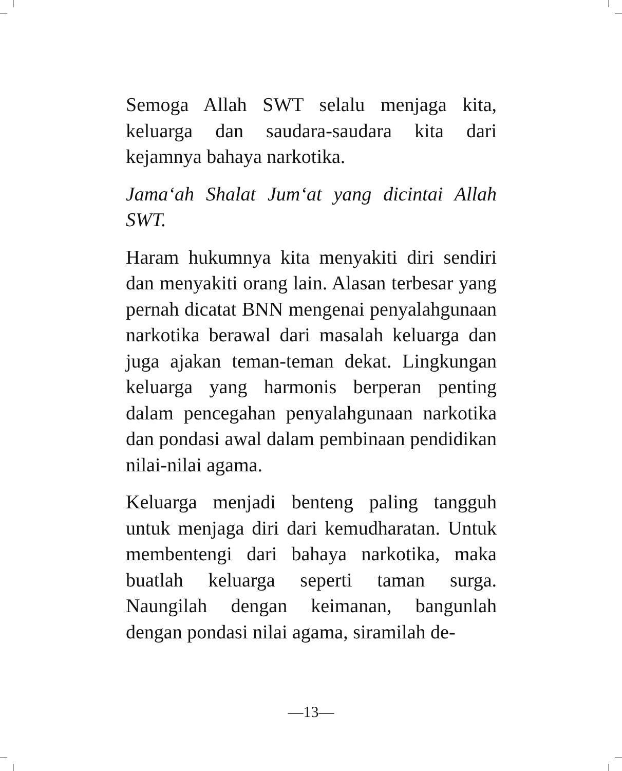Semoga Allah SWT selalu menjaga kita, keluarga dan saudara-saudara kita dari kejamnya bahaya narkotika.
Jama‘ah Shalat Jum‘at yang dicintai Allah SWT.
Haram hukumnya kita menyakiti diri sendiri dan menyakiti orang lain. Alasan terbesar yang pernah dicatat BNN mengenai penyalahgunaan narkotika berawal dari masalah keluarga dan juga ajakan teman-teman dekat. Lingkungan keluarga yang harmonis berperan penting dalam pencegahan penyalahgunaan narkotika dan pondasi awal dalam pembinaan pendidikan nilai-nilai agama.
Keluarga menjadi benteng paling tangguh untuk menjaga diri dari kemudharatan. Untuk membentengi dari bahaya narkotika, maka buatlah keluarga seperti taman surga. Naungilah dengan keimanan, bangunlah dengan pondasi nilai agama, siramilah de-
—13—